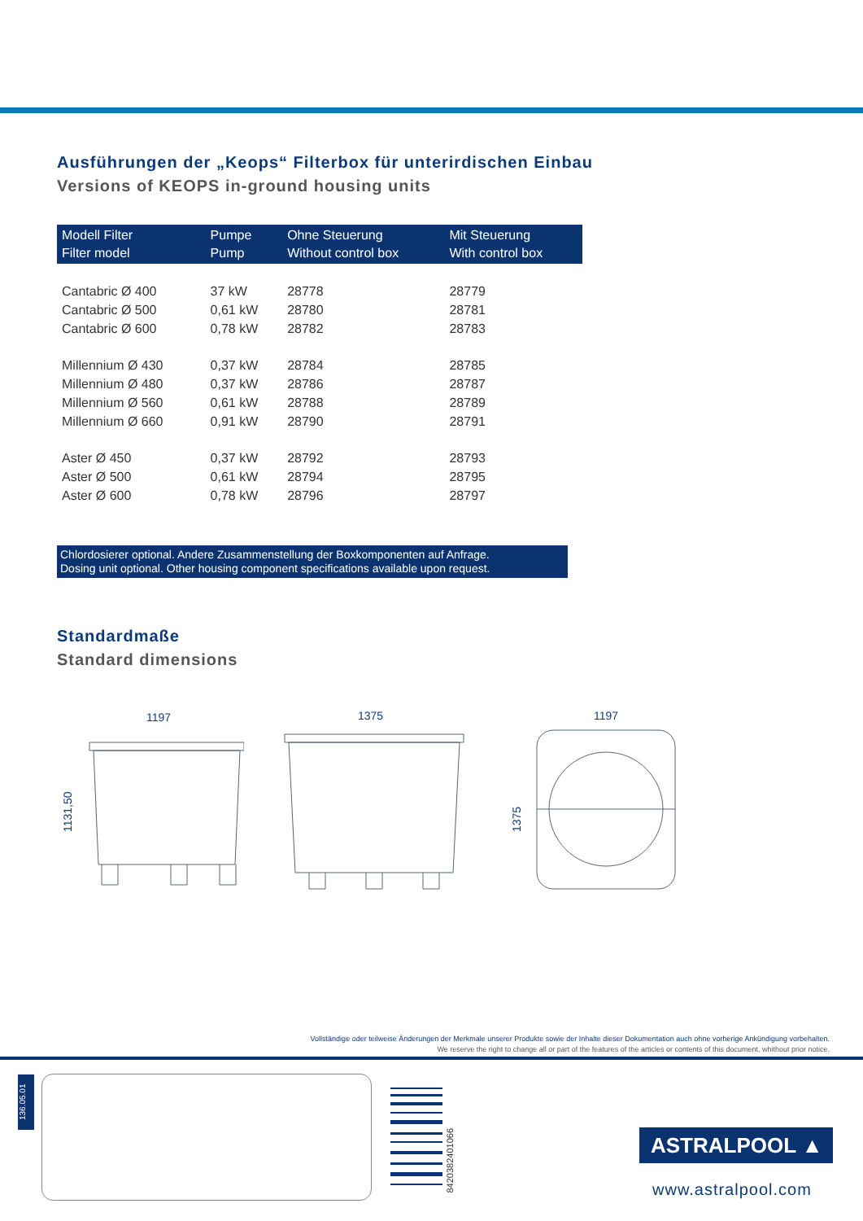Ausführungen der „Keops“ Filterbox für unterirdischen Einbau
Versions of KEOPS in-ground housing units
| Modell Filter Filter model | Pumpe Pump | Ohne Steuerung Without control box | Mit Steuerung With control box |
| --- | --- | --- | --- |
| Cantabric Ø 400 | 37 kW | 28778 | 28779 |
| Cantabric Ø 500 | 0,61 kW | 28780 | 28781 |
| Cantabric Ø 600 | 0,78 kW | 28782 | 28783 |
| Millennium Ø 430 | 0,37 kW | 28784 | 28785 |
| Millennium Ø 480 | 0,37 kW | 28786 | 28787 |
| Millennium Ø 560 | 0,61 kW | 28788 | 28789 |
| Millennium Ø 660 | 0,91 kW | 28790 | 28791 |
| Aster Ø 450 | 0,37 kW | 28792 | 28793 |
| Aster Ø 500 | 0,61 kW | 28794 | 28795 |
| Aster Ø 600 | 0,78 kW | 28796 | 28797 |
Chlordosierer optional. Andere Zusammenstellung der Boxkomponenten auf Anfrage.
Dosing unit optional. Other housing component specifications available upon request.
Standardmaße
Standard dimensions
1197
1131,50
1375
1197
1375
Vollständige oder teilweise Änderungen der Merkmale unserer Produkte sowie der Inhalte dieser Dokumentation auch ohne vorherige Ankündigung vorbehalten.
We reserve the right to change all or part of the features of the articles or contents of this document, whithout prior notice.
136.05.01
8420382401066
ASTRALPOOL ▲
www.astralpool.com